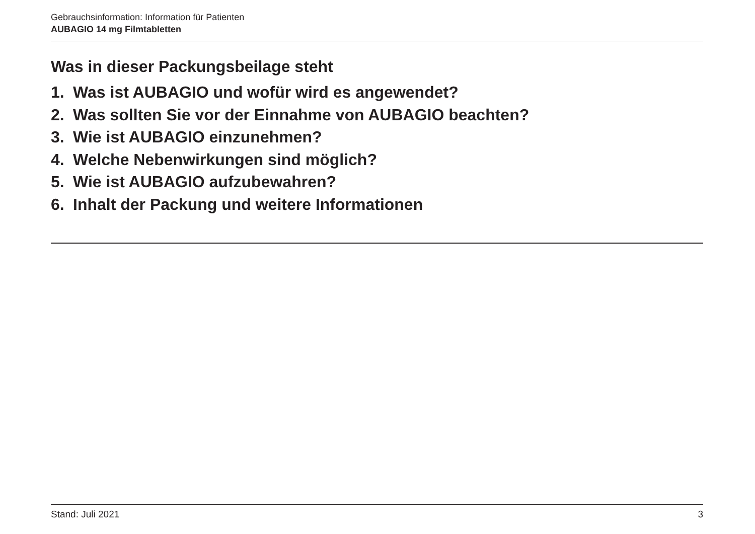Gebrauchsinformation: Information für Patienten
AUBAGIO 14 mg Filmtabletten
Was in dieser Packungsbeilage steht
1. Was ist AUBAGIO und wofür wird es angewendet?
2. Was sollten Sie vor der Einnahme von AUBAGIO beachten?
3. Wie ist AUBAGIO einzunehmen?
4. Welche Nebenwirkungen sind möglich?
5. Wie ist AUBAGIO aufzubewahren?
6. Inhalt der Packung und weitere Informationen
Stand: Juli 2021 3